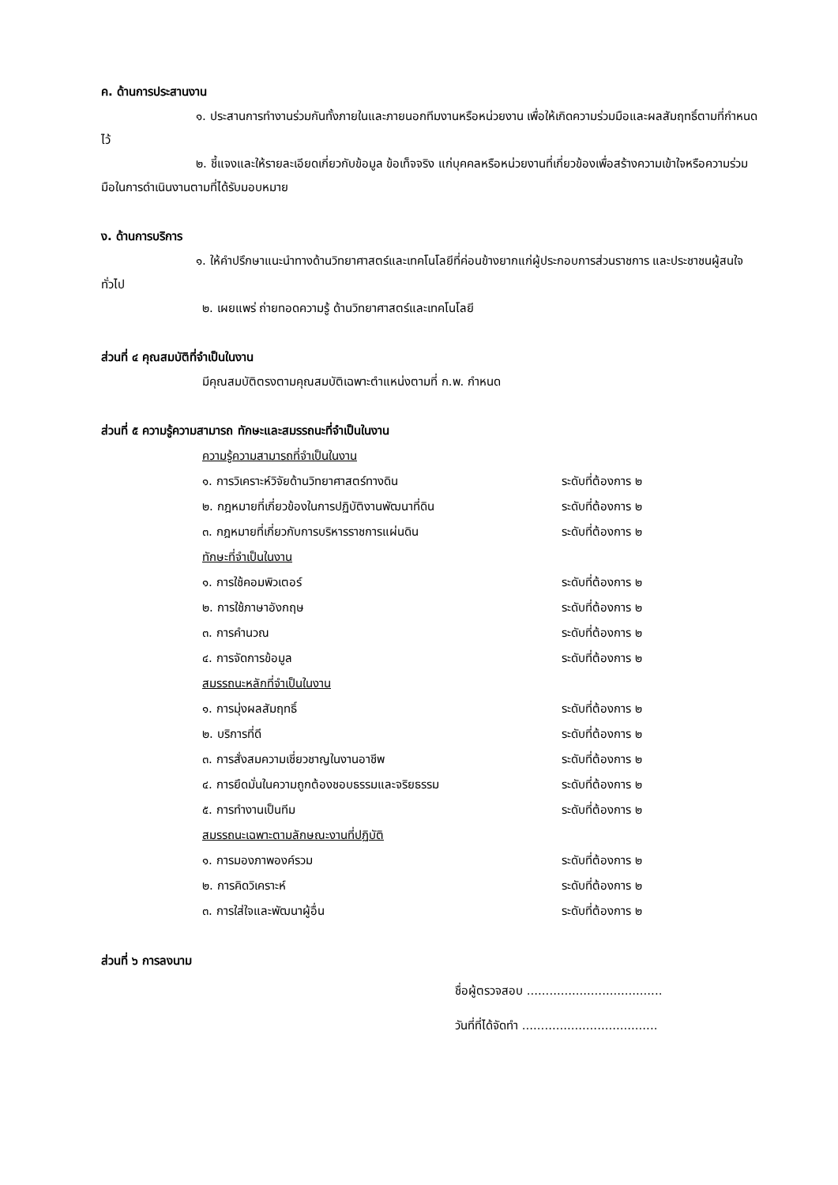ค. ด้านการประสานงาน
๑. ประสานการทำงานร่วมกันทั้งภายในและภายนอกทีมงานหรือหน่วยงาน เพื่อให้เกิดความร่วมมือและผลสัมฤทธิ์ตามที่กำหนดไว้
๒. ชี้แจงและให้รายละเอียดเกี่ยวกับข้อมูล ข้อเท็จจริง แก่บุคคลหรือหน่วยงานที่เกี่ยวข้องเพื่อสร้างความเข้าใจหรือความร่วมมือในการดำเนินงานตามที่ได้รับมอบหมาย
ง. ด้านการบริการ
๑. ให้คำปรึกษาแนะนำทางด้านวิทยาศาสตร์และเทคโนโลยีที่ค่อนข้างยากแก่ผู้ประกอบการส่วนราชการ และประชาชนผู้สนใจทั่วไป
๒. เผยแพร่ ถ่ายทอดความรู้ ด้านวิทยาศาสตร์และเทคโนโลยี
ส่วนที่ ๔ คุณสมบัติที่จำเป็นในงาน
มีคุณสมบัติตรงตามคุณสมบัติเฉพาะตำแหน่งตามที่ ก.พ. กำหนด
ส่วนที่ ๕ ความรู้ความสามารถ ทักษะและสมรรถนะที่จำเป็นในงาน
| ความรู้ความสามารถที่จำเป็นในงาน | |
| ๑. การวิเคราะห์วิจัยด้านวิทยาศาสตร์ทางดิน | ระดับที่ต้องการ ๒ |
| ๒. กฎหมายที่เกี่ยวข้องในการปฏิบัติงานพัฒนาที่ดิน | ระดับที่ต้องการ ๒ |
| ๓. กฎหมายที่เกี่ยวกับการบริหารราชการแผ่นดิน | ระดับที่ต้องการ ๒ |
| ทักษะที่จำเป็นในงาน | |
| ๑. การใช้คอมพิวเตอร์ | ระดับที่ต้องการ ๒ |
| ๒. การใช้ภาษาอังกฤษ | ระดับที่ต้องการ ๒ |
| ๓. การคำนวณ | ระดับที่ต้องการ ๒ |
| ๔. การจัดการข้อมูล | ระดับที่ต้องการ ๒ |
| สมรรถนะหลักที่จำเป็นในงาน | |
| ๑. การมุ่งผลสัมฤทธิ์ | ระดับที่ต้องการ ๒ |
| ๒. บริการที่ดี | ระดับที่ต้องการ ๒ |
| ๓. การสั่งสมความเชี่ยวชาญในงานอาชีพ | ระดับที่ต้องการ ๒ |
| ๔. การยึดมั่นในความถูกต้องชอบธรรมและจริยธรรม | ระดับที่ต้องการ ๒ |
| ๕. การทำงานเป็นทีม | ระดับที่ต้องการ ๒ |
| สมรรถนะเฉพาะตามลักษณะงานที่ปฏิบัติ | |
| ๑. การมองภาพองค์รวม | ระดับที่ต้องการ ๒ |
| ๒. การคิดวิเคราะห์ | ระดับที่ต้องการ ๒ |
| ๓. การใส่ใจและพัฒนาผู้อื่น | ระดับที่ต้องการ ๒ |
ส่วนที่ ๖ การลงนาม
ชื่อผู้ตรวจสอบ ....................................
วันที่ที่ได้จัดทำ ....................................